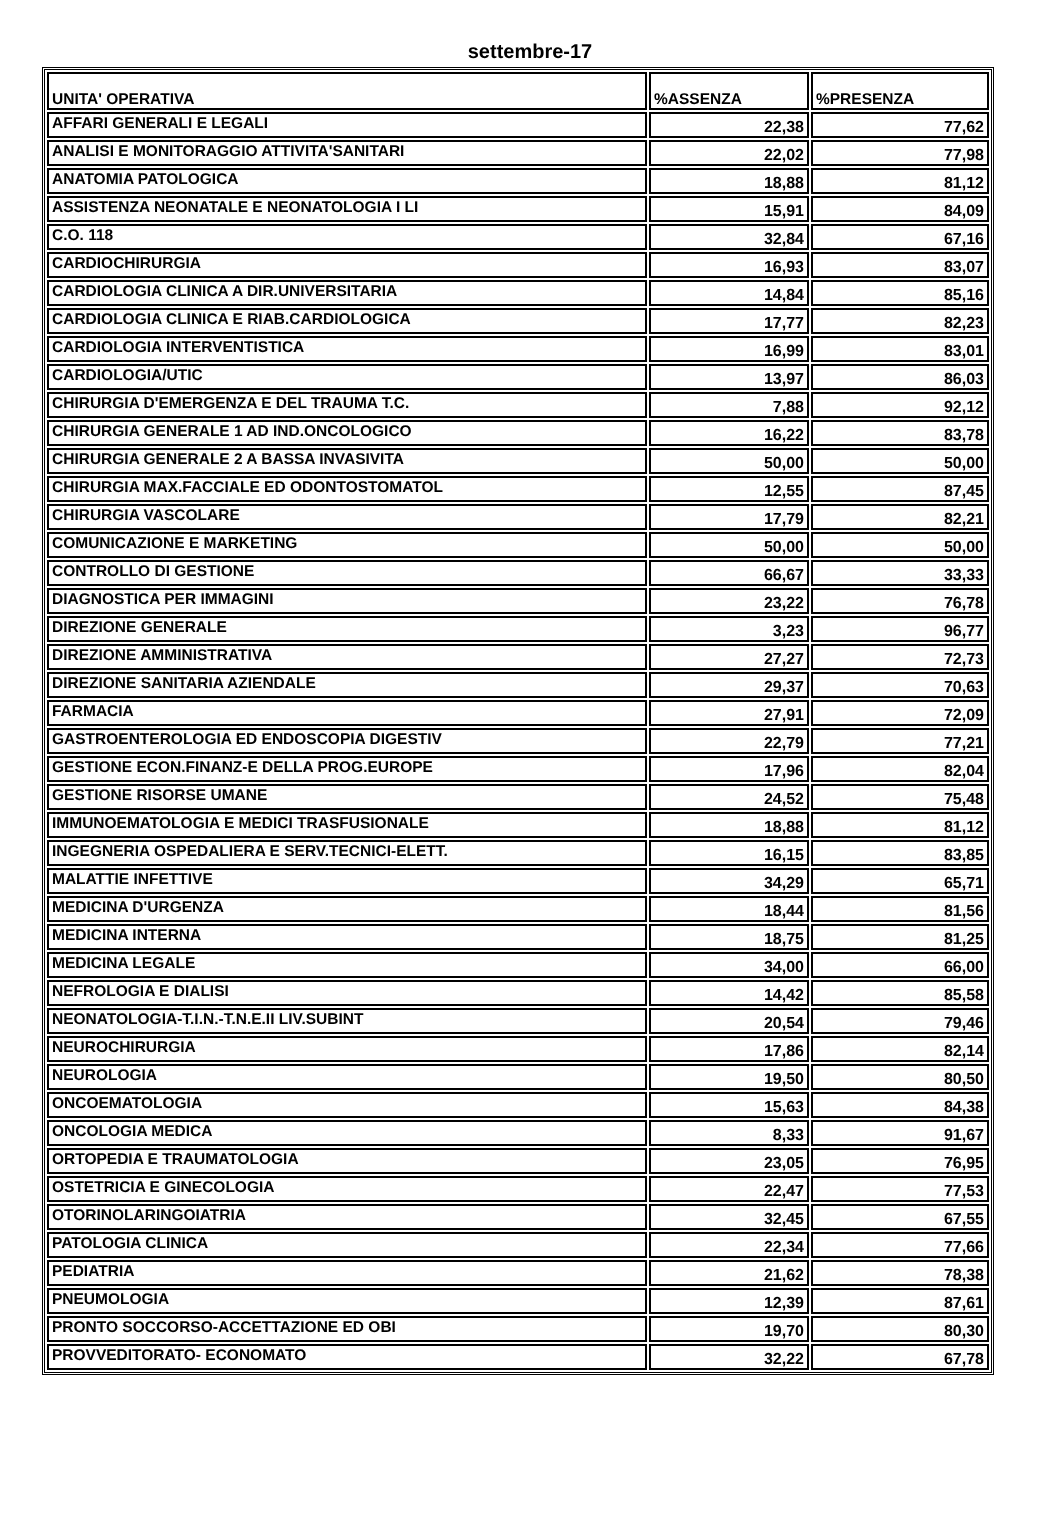settembre-17
| UNITA' OPERATIVA | %ASSENZA | %PRESENZA |
| --- | --- | --- |
| AFFARI GENERALI E LEGALI | 22,38 | 77,62 |
| ANALISI E MONITORAGGIO ATTIVITA'SANITARI | 22,02 | 77,98 |
| ANATOMIA PATOLOGICA | 18,88 | 81,12 |
| ASSISTENZA NEONATALE E NEONATOLOGIA I LI | 15,91 | 84,09 |
| C.O. 118 | 32,84 | 67,16 |
| CARDIOCHIRURGIA | 16,93 | 83,07 |
| CARDIOLOGIA CLINICA A DIR.UNIVERSITARIA | 14,84 | 85,16 |
| CARDIOLOGIA CLINICA E RIAB.CARDIOLOGICA | 17,77 | 82,23 |
| CARDIOLOGIA INTERVENTISTICA | 16,99 | 83,01 |
| CARDIOLOGIA/UTIC | 13,97 | 86,03 |
| CHIRURGIA D'EMERGENZA E DEL TRAUMA T.C. | 7,88 | 92,12 |
| CHIRURGIA GENERALE 1 AD IND.ONCOLOGICO | 16,22 | 83,78 |
| CHIRURGIA GENERALE 2 A BASSA INVASIVITA | 50,00 | 50,00 |
| CHIRURGIA MAX.FACCIALE ED ODONTOSTOMATOL | 12,55 | 87,45 |
| CHIRURGIA VASCOLARE | 17,79 | 82,21 |
| COMUNICAZIONE E MARKETING | 50,00 | 50,00 |
| CONTROLLO DI GESTIONE | 66,67 | 33,33 |
| DIAGNOSTICA PER IMMAGINI | 23,22 | 76,78 |
| DIREZIONE GENERALE | 3,23 | 96,77 |
| DIREZIONE AMMINISTRATIVA | 27,27 | 72,73 |
| DIREZIONE SANITARIA AZIENDALE | 29,37 | 70,63 |
| FARMACIA | 27,91 | 72,09 |
| GASTROENTEROLOGIA ED ENDOSCOPIA DIGESTIV | 22,79 | 77,21 |
| GESTIONE ECON.FINANZ-E DELLA PROG.EUROPE | 17,96 | 82,04 |
| GESTIONE RISORSE UMANE | 24,52 | 75,48 |
| IMMUNOEMATOLOGIA E MEDICI TRASFUSIONALE | 18,88 | 81,12 |
| INGEGNERIA OSPEDALIERA E SERV.TECNICI-ELETT. | 16,15 | 83,85 |
| MALATTIE INFETTIVE | 34,29 | 65,71 |
| MEDICINA D'URGENZA | 18,44 | 81,56 |
| MEDICINA INTERNA | 18,75 | 81,25 |
| MEDICINA LEGALE | 34,00 | 66,00 |
| NEFROLOGIA E DIALISI | 14,42 | 85,58 |
| NEONATOLOGIA-T.I.N.-T.N.E.II LIV.SUBINT | 20,54 | 79,46 |
| NEUROCHIRURGIA | 17,86 | 82,14 |
| NEUROLOGIA | 19,50 | 80,50 |
| ONCOEMATOLOGIA | 15,63 | 84,38 |
| ONCOLOGIA MEDICA | 8,33 | 91,67 |
| ORTOPEDIA E TRAUMATOLOGIA | 23,05 | 76,95 |
| OSTETRICIA E GINECOLOGIA | 22,47 | 77,53 |
| OTORINOLARINGOIATRIA | 32,45 | 67,55 |
| PATOLOGIA CLINICA | 22,34 | 77,66 |
| PEDIATRIA | 21,62 | 78,38 |
| PNEUMOLOGIA | 12,39 | 87,61 |
| PRONTO SOCCORSO-ACCETTAZIONE ED OBI | 19,70 | 80,30 |
| PROVVEDITORATO- ECONOMATO | 32,22 | 67,78 |